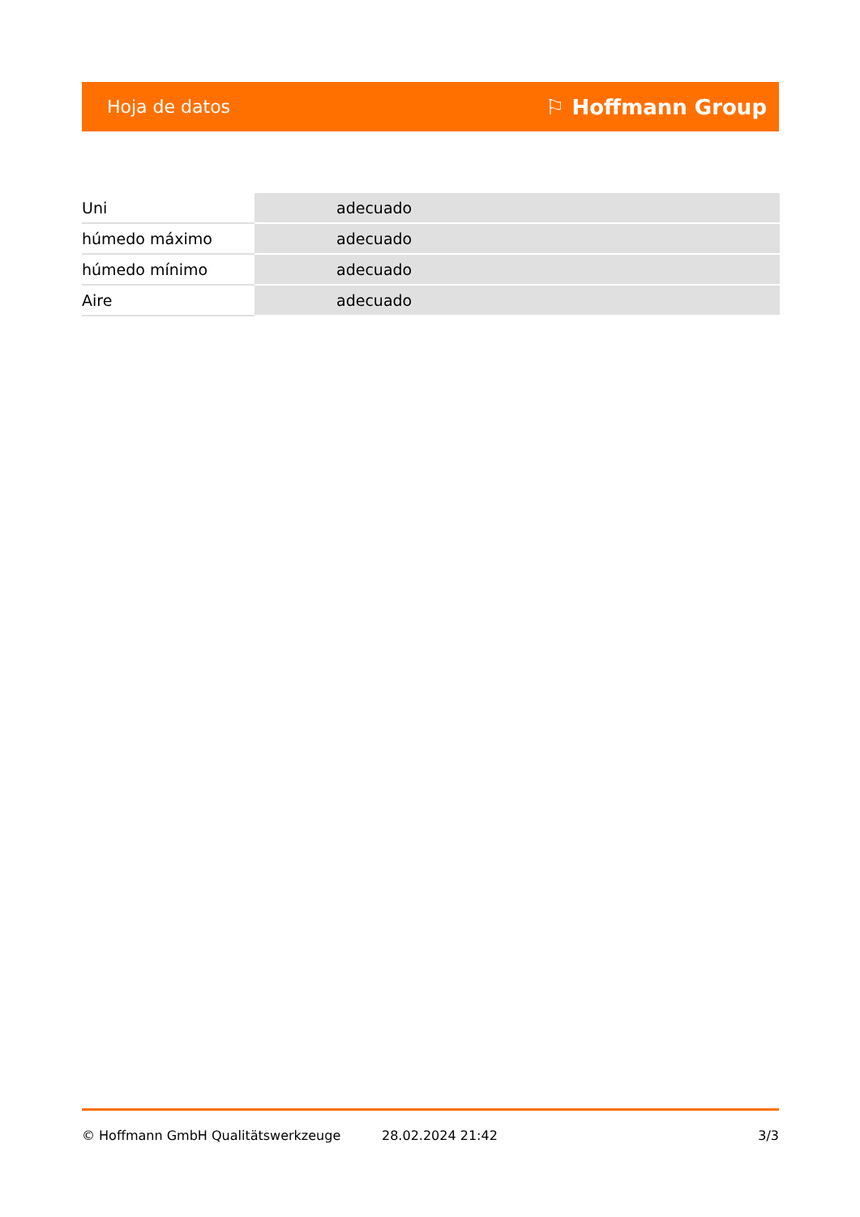Hoja de datos ⚐ Hoffmann Group
| Uni | adecuado |
| húmedo máximo | adecuado |
| húmedo mínimo | adecuado |
| Aire | adecuado |
© Hoffmann GmbH Qualitätswerkzeuge 28.02.2024 21:42 3/3